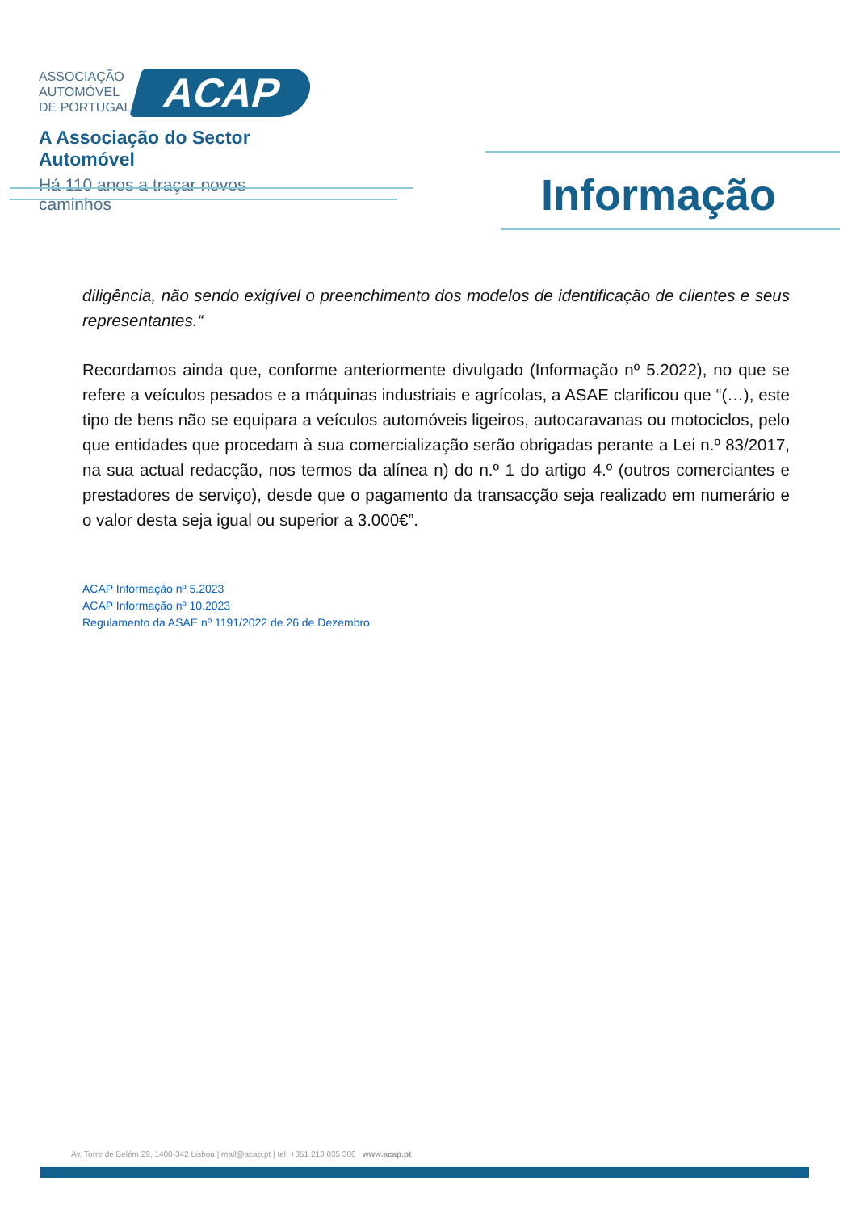ASSOCIAÇÃO
AUTOMÓVEL
DE PORTUGAL
ACAP
A Associação do Sector Automóvel
Há 110 anos a traçar novos caminhos
Informação
diligência, não sendo exigível o preenchimento dos modelos de identificação de clientes e seus representantes.“
Recordamos ainda que, conforme anteriormente divulgado (Informação nº 5.2022), no que se refere a veículos pesados e a máquinas industriais e agrícolas, a ASAE clarificou que “(…), este tipo de bens não se equipara a veículos automóveis ligeiros, autocaravanas ou motociclos, pelo que entidades que procedam à sua comercialização serão obrigadas perante a Lei n.º 83/2017, na sua actual redacção, nos termos da alínea n) do n.º 1 do artigo 4.º (outros comerciantes e prestadores de serviço), desde que o pagamento da transacção seja realizado em numerário e o valor desta seja igual ou superior a 3.000€”.
ACAP Informação nº 5.2023
ACAP Informação nº 10.2023
Regulamento da ASAE nº 1191/2022 de 26 de Dezembro
Av. Torre de Belém 29, 1400-342 Lisboa | mail@acap.pt | tel. +351 213 035 300 | www.acap.pt